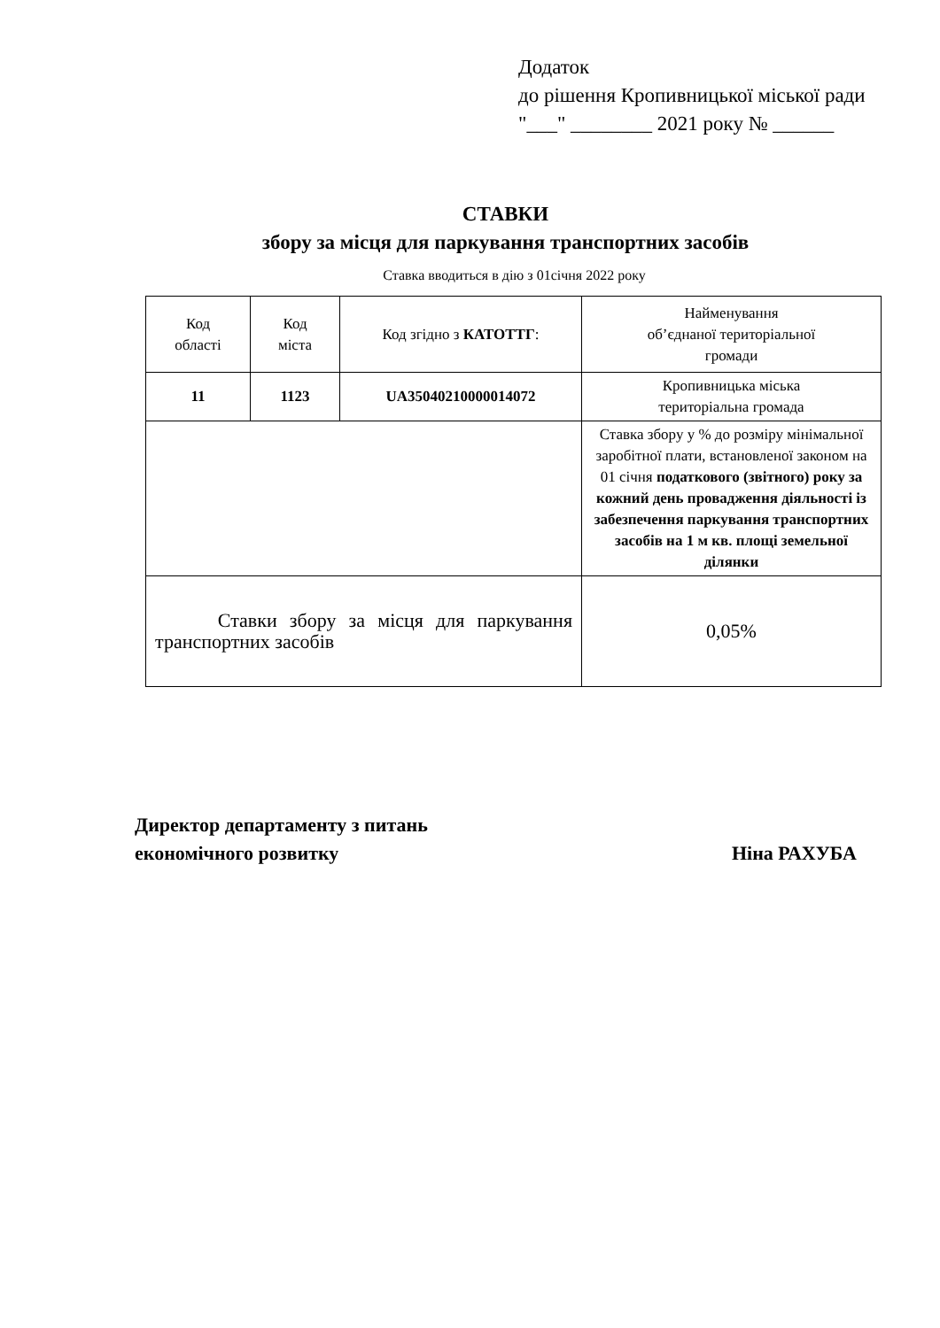Додаток
до рішення Кропивницької міської ради
"___" ________ 2021 року № ______
СТАВКИ
збору за місця для паркування транспортних засобів
Ставка вводиться в дію з 01січня 2022 року
| Код області | Код міста | Код згідно з КАТОТТГ : | Найменування об’єднаної територіальної громади |
| 11 | 1123 | UA35040210000014072 | Кропивницька міська територіальна громада |
| | | | Ставка збору у % до розміру мінімальної заробітної плати, встановленої законом на 01 січня податкового (звітного) року за кожний день провадження діяльності із забезпечення паркування транспортних засобів на 1 м кв. площі земельної ділянки |
| Ставки збору за місця для паркування транспортних засобів | | | 0,05% |
Директор департаменту з питань
економічного розвитку
Ніна РАХУБА